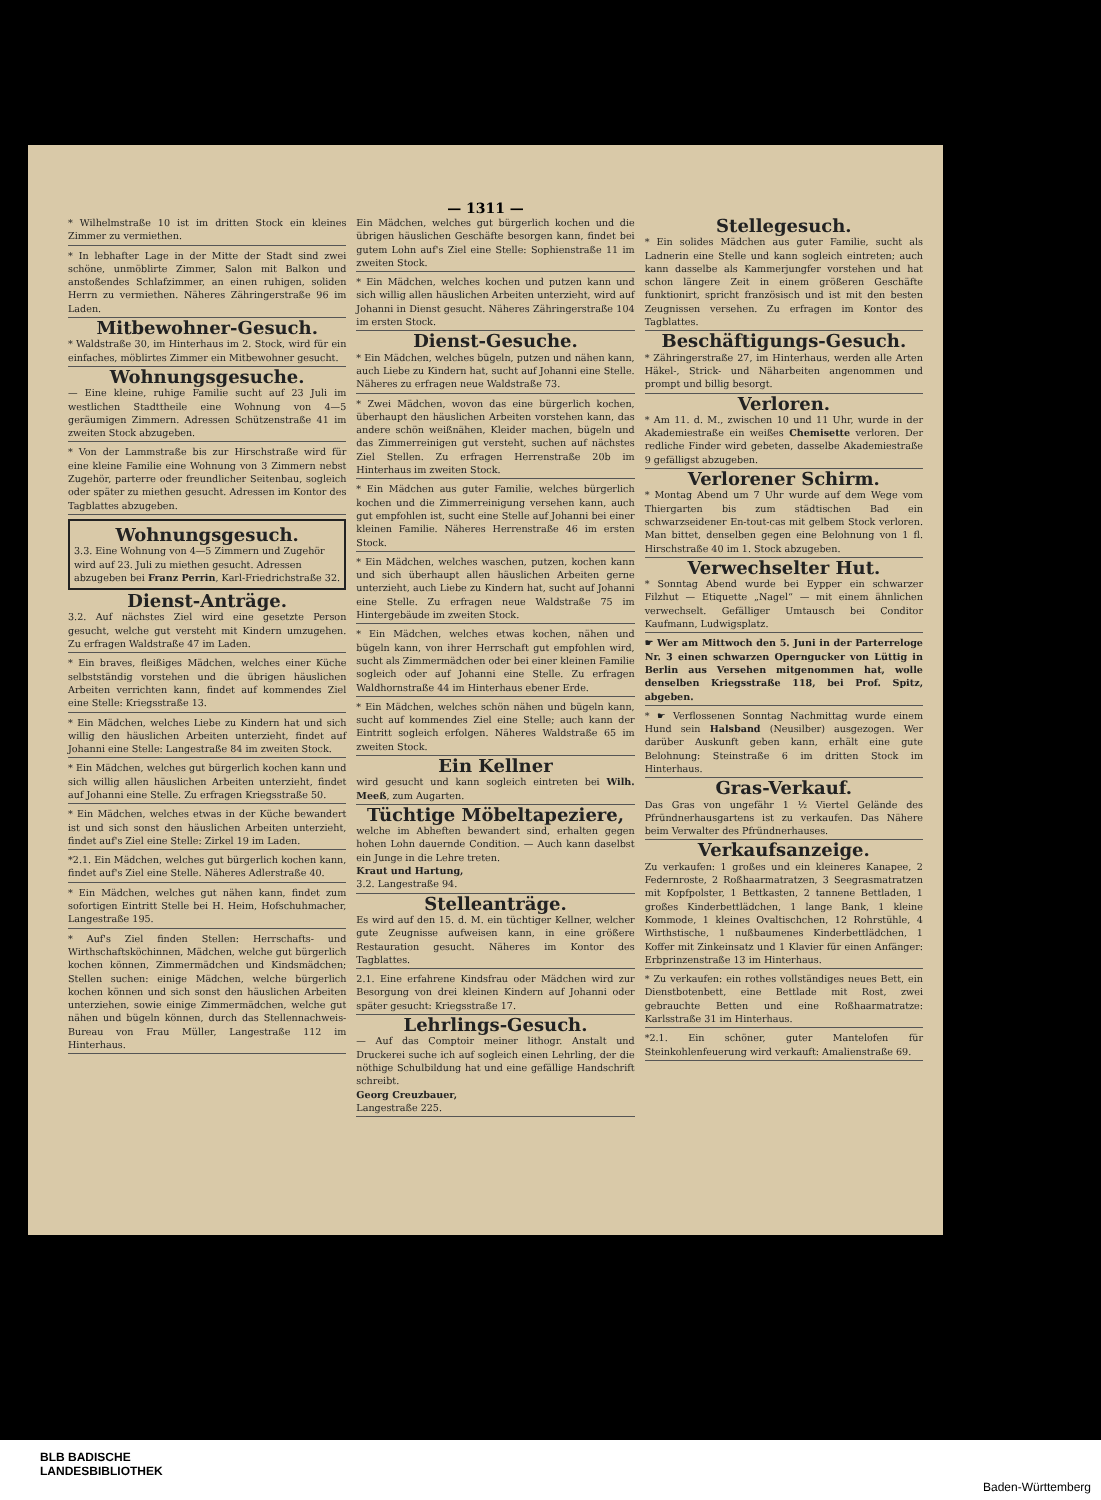— 1311 —
* Wilhelmstraße 10 ist im dritten Stock ein kleines Zimmer zu vermiethen.
* In lebhafter Lage in der Mitte der Stadt sind zwei schöne, unmöblirte Zimmer, Salon mit Balkon und anstoßendes Schlafzimmer, an einen ruhigen, soliden Herrn zu vermiethen. Näheres Zähringerstraße 96 im Laden.
Mitbewohner-Gesuch.
* Waldstraße 30, im Hinterhaus im 2. Stock, wird für ein einfaches, möblirtes Zimmer ein Mitbewohner gesucht.
Wohnungsgesuche.
— Eine kleine, ruhige Familie sucht auf 23 Juli im westlichen Stadttheile eine Wohnung von 4—5 geräumigen Zimmern. Adressen Schützenstraße 41 im zweiten Stock abzugeben.
* Von der Lammstraße bis zur Hirschstraße wird für eine kleine Familie eine Wohnung von 3 Zimmern nebst Zugehör, parterre oder freundlicher Seitenbau, sogleich oder später zu miethen gesucht. Adressen im Kontor des Tagblattes abzugeben.
Wohnungsgesuch.
3.3. Eine Wohnung von 4—5 Zimmern und Zugehör wird auf 23. Juli zu miethen gesucht. Adressen abzugeben bei Franz Perrin, Karl-Friedrichstraße 32.
Dienst-Anträge.
3.2. Auf nächstes Ziel wird eine gesetzte Person gesucht, welche gut versteht mit Kindern umzugehen. Zu erfragen Waldstraße 47 im Laden.
* Ein braves, fleißiges Mädchen, welches einer Küche selbstständig vorstehen und die übrigen häuslichen Arbeiten verrichten kann, findet auf kommendes Ziel eine Stelle: Kriegsstraße 13.
* Ein Mädchen, welches Liebe zu Kindern hat und sich willig den häuslichen Arbeiten unterzieht, findet auf Johanni eine Stelle: Langestraße 84 im zweiten Stock.
* Ein Mädchen, welches gut bürgerlich kochen kann und sich willig allen häuslichen Arbeiten unterzieht, findet auf Johanni eine Stelle. Zu erfragen Kriegsstraße 50.
* Ein Mädchen, welches etwas in der Küche bewandert ist und sich sonst den häuslichen Arbeiten unterzieht, findet auf's Ziel eine Stelle: Zirkel 19 im Laden.
*2.1. Ein Mädchen, welches gut bürgerlich kochen kann, findet auf's Ziel eine Stelle. Näheres Adlerstraße 40.
* Ein Mädchen, welches gut nähen kann, findet zum sofortigen Eintritt Stelle bei H. Heim, Hofschuhmacher, Langestraße 195.
* Auf's Ziel finden Stellen: Herrschafts- und Wirthschaftsköchinnen, Mädchen, welche gut bürgerlich kochen können, Zimmermädchen und Kindsmädchen; Stellen suchen: einige Mädchen, welche bürgerlich kochen können und sich sonst den häuslichen Arbeiten unterziehen, sowie einige Zimmermädchen, welche gut nähen und bügeln können, durch das Stellennachweis-Bureau von Frau Müller, Langestraße 112 im Hinterhaus.
Ein Mädchen, welches gut bürgerlich kochen und die übrigen häuslichen Geschäfte besorgen kann, findet bei gutem Lohn auf's Ziel eine Stelle: Sophienstraße 11 im zweiten Stock.
* Ein Mädchen, welches kochen und putzen kann und sich willig allen häuslichen Arbeiten unterzieht, wird auf Johanni in Dienst gesucht. Näheres Zähringerstraße 104 im ersten Stock.
Dienst-Gesuche.
* Ein Mädchen, welches bügeln, putzen und nähen kann, auch Liebe zu Kindern hat, sucht auf Johanni eine Stelle. Näheres zu erfragen neue Waldstraße 73.
* Zwei Mädchen, wovon das eine bürgerlich kochen, überhaupt den häuslichen Arbeiten vorstehen kann, das andere schön weißnähen, Kleider machen, bügeln und das Zimmerreinigen gut versteht, suchen auf nächstes Ziel Stellen. Zu erfragen Herrenstraße 20b im Hinterhaus im zweiten Stock.
* Ein Mädchen aus guter Familie, welches bürgerlich kochen und die Zimmerreinigung versehen kann, auch gut empfohlen ist, sucht eine Stelle auf Johanni bei einer kleinen Familie. Näheres Herrenstraße 46 im ersten Stock.
* Ein Mädchen, welches waschen, putzen, kochen kann und sich überhaupt allen häuslichen Arbeiten gerne unterzieht, auch Liebe zu Kindern hat, sucht auf Johanni eine Stelle. Zu erfragen neue Waldstraße 75 im Hintergebäude im zweiten Stock.
* Ein Mädchen, welches etwas kochen, nähen und bügeln kann, von ihrer Herrschaft gut empfohlen wird, sucht als Zimmermädchen oder bei einer kleinen Familie sogleich oder auf Johanni eine Stelle. Zu erfragen Waldhornstraße 44 im Hinterhaus ebener Erde.
* Ein Mädchen, welches schön nähen und bügeln kann, sucht auf kommendes Ziel eine Stelle; auch kann der Eintritt sogleich erfolgen. Näheres Waldstraße 65 im zweiten Stock.
Ein Kellner
wird gesucht und kann sogleich eintreten bei Wilh. Meeß, zum Augarten.
Tüchtige Möbeltapeziere,
welche im Abheften bewandert sind, erhalten gegen hohen Lohn dauernde Condition. — Auch kann daselbst ein Junge in die Lehre treten.
Kraut und Hartung,
3.2. Langestraße 94.
Stelleanträge.
Es wird auf den 15. d. M. ein tüchtiger Kellner, welcher gute Zeugnisse aufweisen kann, in eine größere Restauration gesucht. Näheres im Kontor des Tagblattes.
2.1. Eine erfahrene Kindsfrau oder Mädchen wird zur Besorgung von drei kleinen Kindern auf Johanni oder später gesucht: Kriegsstraße 17.
Lehrlings-Gesuch.
— Auf das Comptoir meiner lithogr. Anstalt und Druckerei suche ich auf sogleich einen Lehrling, der die nöthige Schulbildung hat und eine gefällige Handschrift schreibt.
Georg Creuzbauer,
Langestraße 225.
Stellegesuch.
* Ein solides Mädchen aus guter Familie, sucht als Ladnerin eine Stelle und kann sogleich eintreten; auch kann dasselbe als Kammerjungfer vorstehen und hat schon längere Zeit in einem größeren Geschäfte funktionirt, spricht französisch und ist mit den besten Zeugnissen versehen. Zu erfragen im Kontor des Tagblattes.
Beschäftigungs-Gesuch.
* Zähringerstraße 27, im Hinterhaus, werden alle Arten Häkel-, Strick- und Näharbeiten angenommen und prompt und billig besorgt.
Verloren.
* Am 11. d. M., zwischen 10 und 11 Uhr, wurde in der Akademiestraße ein weißes Chemisette verloren. Der redliche Finder wird gebeten, dasselbe Akademiestraße 9 gefälligst abzugeben.
Verlorener Schirm.
* Montag Abend um 7 Uhr wurde auf dem Wege vom Thiergarten bis zum städtischen Bad ein schwarzseidener En-tout-cas mit gelbem Stock verloren. Man bittet, denselben gegen eine Belohnung von 1 fl. Hirschstraße 40 im 1. Stock abzugeben.
Verwechselter Hut.
* Sonntag Abend wurde bei Eypper ein schwarzer Filzhut — Etiquette „Nagel“ — mit einem ähnlichen verwechselt. Gefälliger Umtausch bei Conditor Kaufmann, Ludwigsplatz.
☛ Wer am Mittwoch den 5. Juni in der Parterreloge Nr. 3 einen schwarzen Operngucker von Lüttig in Berlin aus Versehen mitgenommen hat, wolle denselben Kriegsstraße 118, bei Prof. Spitz, abgeben.
* ☛ Verflossenen Sonntag Nachmittag wurde einem Hund sein Halsband (Neusilber) ausgezogen. Wer darüber Auskunft geben kann, erhält eine gute Belohnung: Steinstraße 6 im dritten Stock im Hinterhaus.
Gras-Verkauf.
Das Gras von ungefähr 1 ½ Viertel Gelände des Pfründnerhausgartens ist zu verkaufen. Das Nähere beim Verwalter des Pfründnerhauses.
Verkaufsanzeige.
Zu verkaufen: 1 großes und ein kleineres Kanapee, 2 Federnroste, 2 Roßhaarmatratzen, 3 Seegrasmatratzen mit Kopfpolster, 1 Bettkasten, 2 tannene Bettladen, 1 großes Kinderbettlädchen, 1 lange Bank, 1 kleine Kommode, 1 kleines Ovaltischchen, 12 Rohrstühle, 4 Wirthstische, 1 nußbaumenes Kinderbettlädchen, 1 Koffer mit Zinkeinsatz und 1 Klavier für einen Anfänger: Erbprinzenstraße 13 im Hinterhaus.
* Zu verkaufen: ein rothes vollständiges neues Bett, ein Dienstbotenbett, eine Bettlade mit Rost, zwei gebrauchte Betten und eine Roßhaarmatratze: Karlsstraße 31 im Hinterhaus.
*2.1. Ein schöner, guter Mantelofen für Steinkohlenfeuerung wird verkauft: Amalienstraße 69.
BLB BADISCHE
LANDESBIBLIOTHEK
Baden-Württemberg